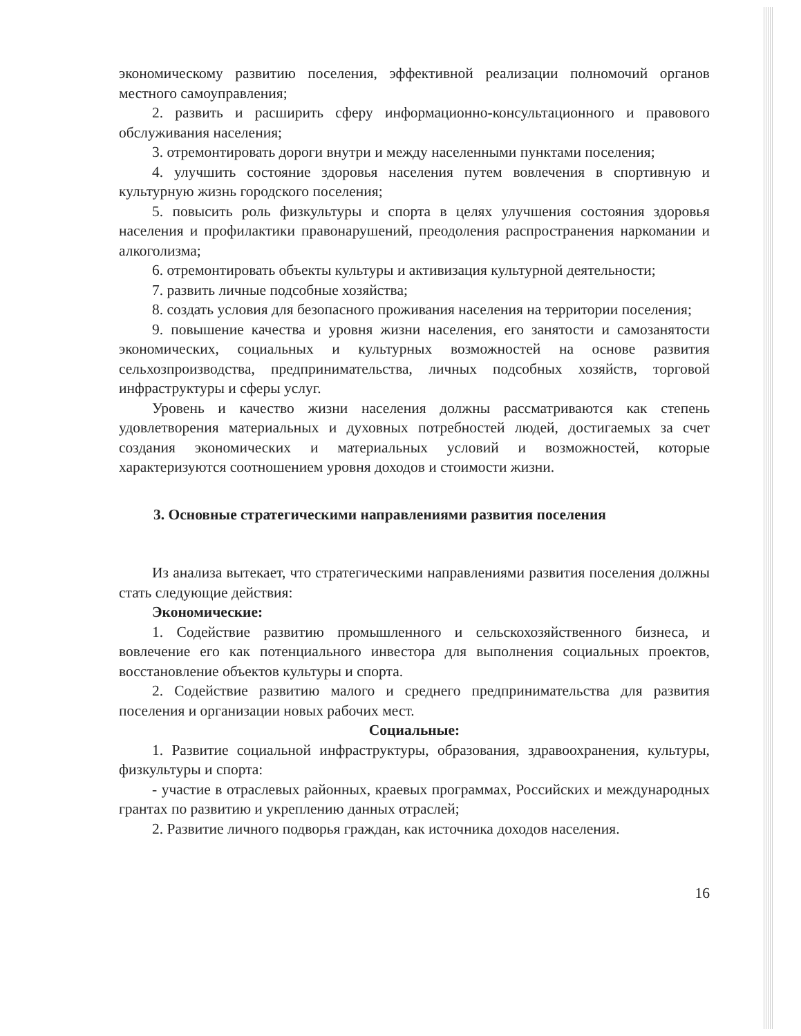экономическому развитию поселения, эффективной реализации полномочий органов местного самоуправления;
2. развить и расширить сферу информационно-консультационного и правового обслуживания населения;
3. отремонтировать дороги внутри и между населенными пунктами поселения;
4. улучшить состояние здоровья населения путем вовлечения в спортивную и культурную жизнь городского поселения;
5. повысить роль физкультуры и спорта в целях улучшения состояния здоровья населения и профилактики правонарушений, преодоления распространения наркомании и алкоголизма;
6. отремонтировать объекты культуры и активизация культурной деятельности;
7. развить личные подсобные хозяйства;
8. создать условия для безопасного проживания населения на территории поселения;
9. повышение качества и уровня жизни населения, его занятости и самозанятости экономических, социальных и культурных возможностей на основе развития сельхозпроизводства, предпринимательства, личных подсобных хозяйств, торговой инфраструктуры и сферы услуг.
Уровень и качество жизни населения должны рассматриваются как степень удовлетворения материальных и духовных потребностей людей, достигаемых за счет создания экономических и материальных условий и возможностей, которые характеризуются соотношением уровня доходов и стоимости жизни.
3. Основные стратегическими направлениями развития поселения
Из анализа вытекает, что стратегическими направлениями развития поселения должны стать следующие действия:
Экономические:
1. Содействие развитию промышленного и сельскохозяйственного бизнеса, и вовлечение его как потенциального инвестора для выполнения социальных проектов, восстановление объектов культуры и спорта.
2. Содействие развитию малого и среднего предпринимательства для развития поселения и организации новых рабочих мест.
Социальные:
1. Развитие социальной инфраструктуры, образования, здравоохранения, культуры, физкультуры и спорта:
- участие в отраслевых районных, краевых программах, Российских и международных грантах по развитию и укреплению данных отраслей;
2. Развитие личного подворья граждан, как источника доходов населения.
16